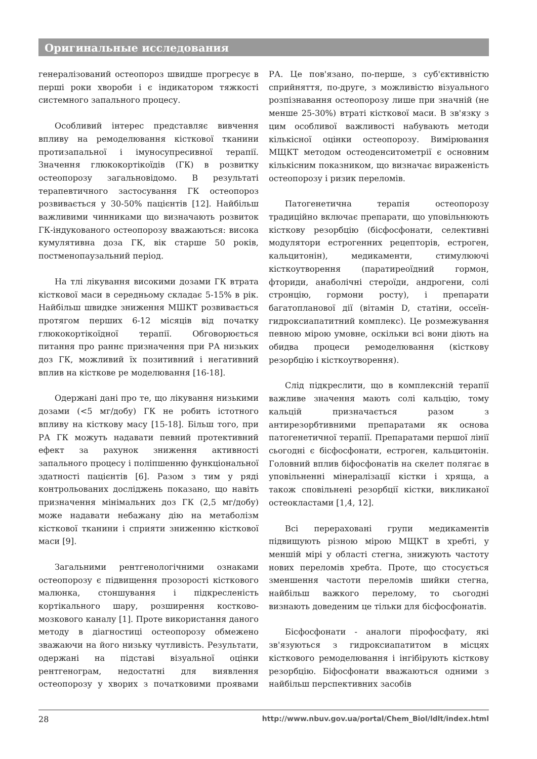Оригинальные исследования
генералізований остеопороз швидше прогресує в перші роки хвороби і є індикатором тяжкості системного запального процесу.
Особливий інтерес представляє вивчення впливу на ремоделювання кісткової тканини протизапальної і імуносупресивної терапії. Значення глюкокортікоїдів (ГК) в розвитку остеопорозу загальновідомо. В результаті терапевтичного застосування ГК остеопороз розвивається у 30-50% пацієнтів [12]. Найбільш важливими чинниками що визначають розвиток ГК-індукованого остеопорозу вважаються: висока кумулятивна доза ГК, вік старше 50 років, постменопаузальний період.
На тлі лікування високими дозами ГК втрата кісткової маси в середньому складає 5-15% в рік. Найбільш швидке зниження МШКТ розвивається протягом перших 6-12 місяців від початку глюкокортікоїдної терапії. Обговорюється питання про раннє призначення при РА низьких доз ГК, можливий їх позитивний і негативний вплив на кісткове ре моделювання [16-18].
Одержані дані про те, що лікування низькими дозами (<5 мг/добу) ГК не робить істотного впливу на кісткову масу [15-18]. Більш того, при РА ГК можуть надавати певний протективний ефект за рахунок зниження активності запального процесу і поліпшенню функціональної здатності пацієнтів [6]. Разом з тим у ряді контрольованих досліджень показано, що навіть призначення мінімальних доз ГК (2,5 мг/добу) може надавати небажану дію на метаболізм кісткової тканини і сприяти зниженню кісткової маси [9].
Загальними рентгенологічними ознаками остеопорозу є підвищення прозорості кісткового малюнка, стоншування і підкресленість кортікального шару, розширення костково-мозкового каналу [1]. Проте використання даного методу в діагностиці остеопорозу обмежено зважаючи на його низьку чутливість. Результати, одержані на підставі візуальної оцінки рентгенограм, недостатні для виявлення остеопорозу у хворих з початковими проявами РА. Це пов'язано, по-перше, з суб'єктивністю сприйняття, по-друге, з можливістю візуального розпізнавання остеопорозу лише при значній (не менше 25-30%) втраті кісткової маси. В зв'язку з цим особливої важливості набувають методи кількісної оцінки остеопорозу. Вимірювання МЩКТ методом остеоденситометрії є основним кількісним показником, що визначає вираженість остеопорозу і ризик переломів.
Патогенетична терапія остеопорозу традиційно включає препарати, що уповільнюють кісткову резорбцію (бісфосфонати, селективні модулятори естрогенних рецепторів, естроген, кальцитонін), медикаменти, стимулюючі кісткоутворення (паратиреоїдний гормон, фториди, анаболічні стероїди, андрогени, солі стронцію, гормони росту), і препарати багатопланової дії (вітамін D, статіни, оссеїн-гидроксиапатитний комплекс). Це розмежування певною мірою умовне, оскільки всі вони діють на обидва процеси ремоделювання (кісткову резорбцію і кісткоутворення).
Слід підкреслити, що в комплексній терапії важливе значення мають солі кальцію, тому кальцій призначається разом з антирезорбтивними препаратами як основа патогенетичної терапії. Препаратами першої лінії сьогодні є бісфосфонати, естроген, кальцитонін. Головний вплив біфосфонатів на скелет полягає в уповільненні мінералізації кістки і хряща, а також сповільнені резорбції кістки, викликаної остеокластами [1,4, 12].
Всі перераховані групи медикаментів підвищують різною мірою МЩКТ в хребті, у меншій мірі у області стегна, знижують частоту нових переломів хребта. Проте, що стосується зменшення частоти переломів шийки стегна, найбільш важкого перелому, то сьогодні визнають доведеним це тільки для бісфосфонатів.
Бісфосфонати - аналоги пірофосфату, які зв'язуються з гидроксиапатитом в місцях кісткового ремоделювання і інгібірують кісткову резорбцію. Біфосфонати вважаються одними з найбільш перспективних засобів
28 http://www.nbuv.gov.ua/portal/Chem_Biol/ldlt/index.html